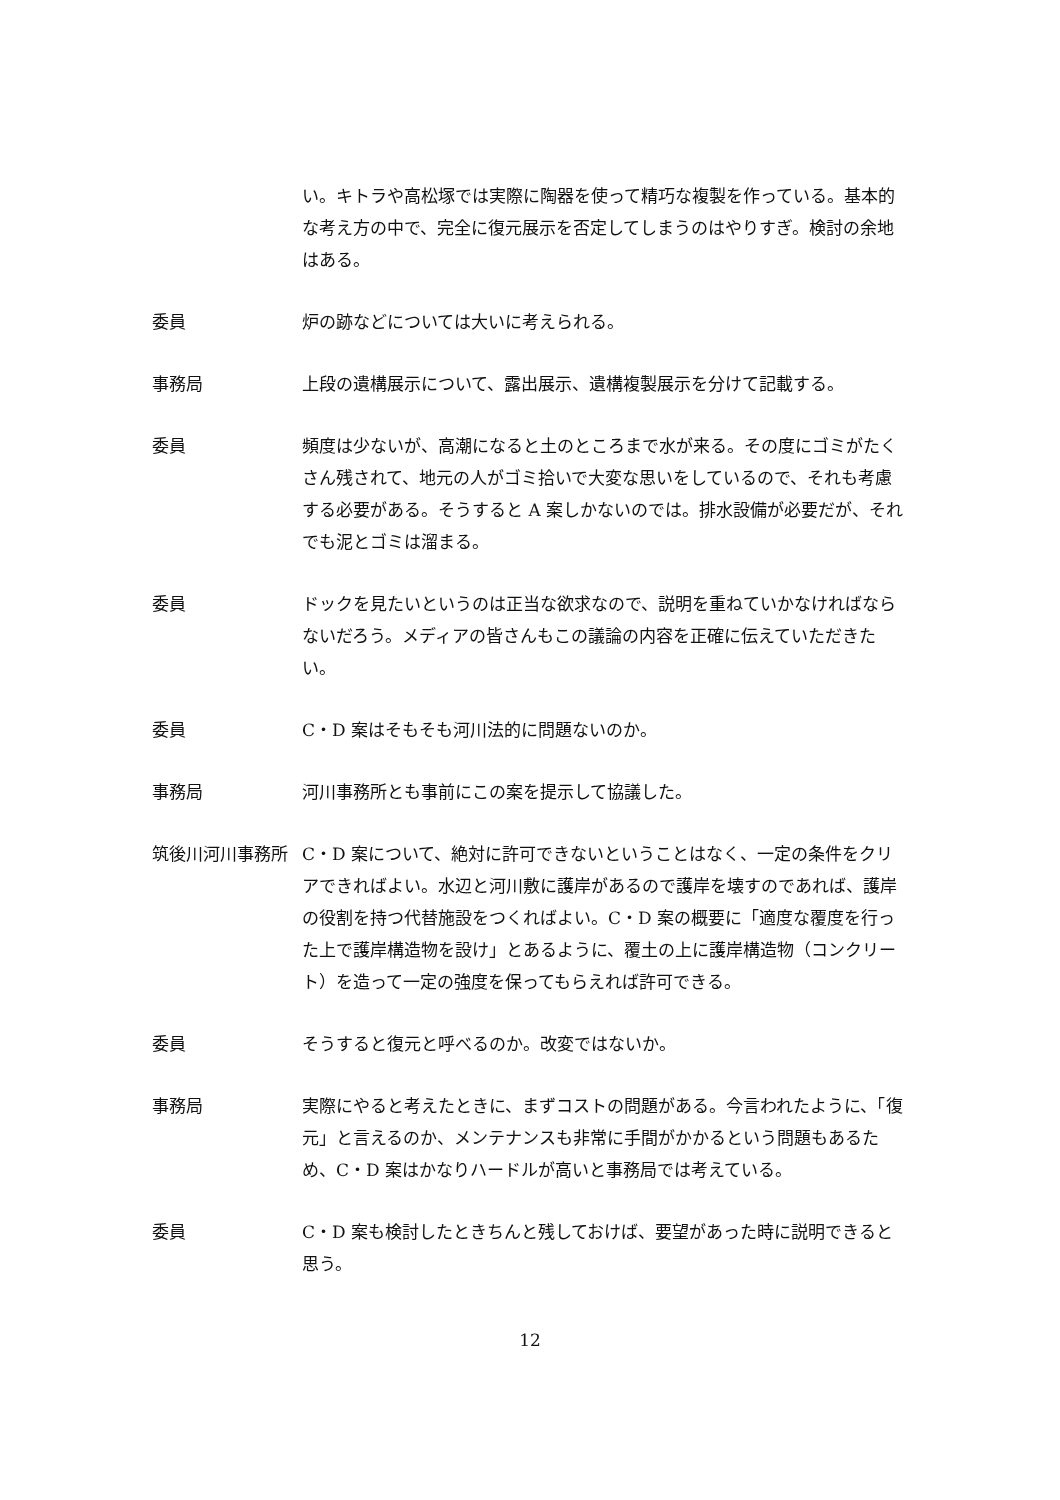い。キトラや高松塚では実際に陶器を使って精巧な複製を作っている。基本的な考え方の中で、完全に復元展示を否定してしまうのはやりすぎ。検討の余地はある。
委員 炉の跡などについては大いに考えられる。
事務局 上段の遺構展示について、露出展示、遺構複製展示を分けて記載する。
委員 頻度は少ないが、高潮になると土のところまで水が来る。その度にゴミがたくさん残されて、地元の人がゴミ拾いで大変な思いをしているので、それも考慮する必要がある。そうすると A 案しかないのでは。排水設備が必要だが、それでも泥とゴミは溜まる。
委員 ドックを見たいというのは正当な欲求なので、説明を重ねていかなければならないだろう。メディアの皆さんもこの議論の内容を正確に伝えていただきたい。
委員 C・D 案はそもそも河川法的に問題ないのか。
事務局 河川事務所とも事前にこの案を提示して協議した。
筑後川河川事務所 C・D 案について、絶対に許可できないということはなく、一定の条件をクリアできればよい。水辺と河川敷に護岸があるので護岸を壊すのであれば、護岸の役割を持つ代替施設をつくればよい。C・D 案の概要に「適度な覆度を行った上で護岸構造物を設け」とあるように、覆土の上に護岸構造物（コンクリート）を造って一定の強度を保ってもらえれば許可できる。
委員 そうすると復元と呼べるのか。改変ではないか。
事務局 実際にやると考えたときに、まずコストの問題がある。今言われたように、「復元」と言えるのか、メンテナンスも非常に手間がかかるという問題もあるため、C・D 案はかなりハードルが高いと事務局では考えている。
委員 C・D 案も検討したときちんと残しておけば、要望があった時に説明できると思う。
12